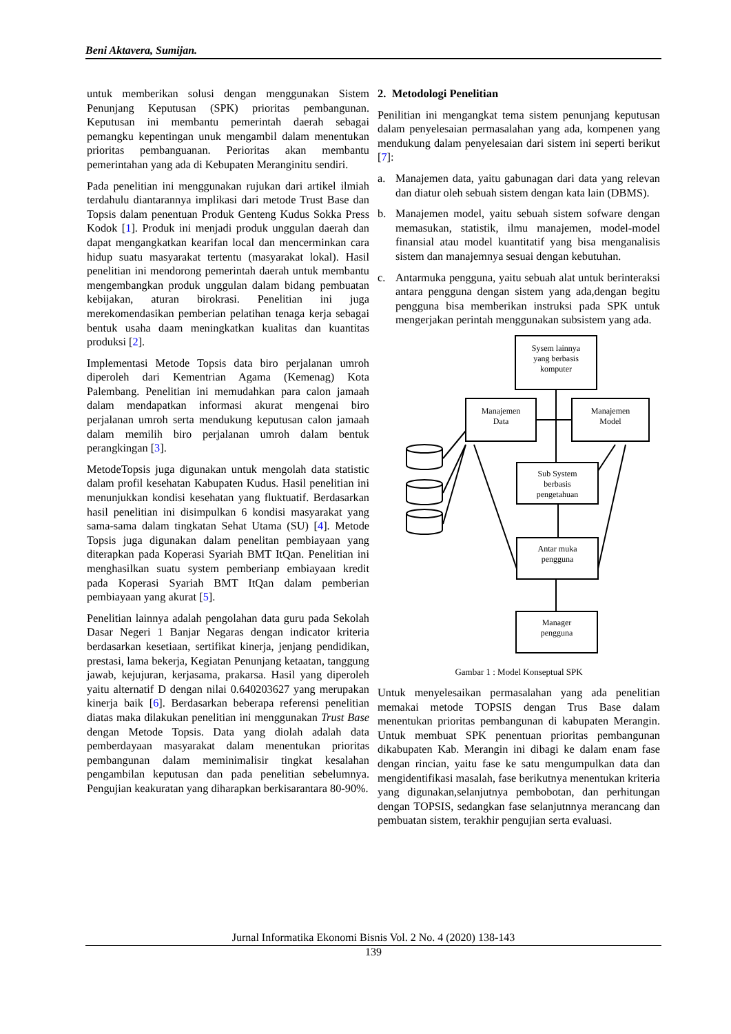Beni Aktavera, Sumijan.
untuk memberikan solusi dengan menggunakan Sistem Penunjang Keputusan (SPK) prioritas pembangunan. Keputusan ini membantu pemerintah daerah sebagai pemangku kepentingan unuk mengambil dalam menentukan prioritas pembanguanan. Perioritas akan membantu pemerintahan yang ada di Kebupaten Meranginitu sendiri.
Pada penelitian ini menggunakan rujukan dari artikel ilmiah terdahulu diantarannya implikasi dari metode Trust Base dan Topsis dalam penentuan Produk Genteng Kudus Sokka Press Kodok [1]. Produk ini menjadi produk unggulan daerah dan dapat mengangkatkan kearifan local dan mencerminkan cara hidup suatu masyarakat tertentu (masyarakat lokal). Hasil penelitian ini mendorong pemerintah daerah untuk membantu mengembangkan produk unggulan dalam bidang pembuatan kebijakan, aturan birokrasi. Penelitian ini juga merekomendasikan pemberian pelatihan tenaga kerja sebagai bentuk usaha daam meningkatkan kualitas dan kuantitas produksi [2].
Implementasi Metode Topsis data biro perjalanan umroh diperoleh dari Kementrian Agama (Kemenag) Kota Palembang. Penelitian ini memudahkan para calon jamaah dalam mendapatkan informasi akurat mengenai biro perjalanan umroh serta mendukung keputusan calon jamaah dalam memilih biro perjalanan umroh dalam bentuk perangkingan [3].
MetodeTopsis juga digunakan untuk mengolah data statistic dalam profil kesehatan Kabupaten Kudus. Hasil penelitian ini menunjukkan kondisi kesehatan yang fluktuatif. Berdasarkan hasil penelitian ini disimpulkan 6 kondisi masyarakat yang sama-sama dalam tingkatan Sehat Utama (SU) [4]. Metode Topsis juga digunakan dalam penelitan pembiayaan yang diterapkan pada Koperasi Syariah BMT ItQan. Penelitian ini menghasilkan suatu system pemberianp embiayaan kredit pada Koperasi Syariah BMT ItQan dalam pemberian pembiayaan yang akurat [5].
Penelitian lainnya adalah pengolahan data guru pada Sekolah Dasar Negeri 1 Banjar Negaras dengan indicator kriteria berdasarkan kesetiaan, sertifikat kinerja, jenjang pendidikan, prestasi, lama bekerja, Kegiatan Penunjang ketaatan, tanggung jawab, kejujuran, kerjasama, prakarsa. Hasil yang diperoleh yaitu alternatif D dengan nilai 0.640203627 yang merupakan kinerja baik [6]. Berdasarkan beberapa referensi penelitian diatas maka dilakukan penelitian ini menggunakan Trust Base dengan Metode Topsis. Data yang diolah adalah data pemberdayaan masyarakat dalam menentukan prioritas pembangunan dalam meminimalisir tingkat kesalahan pengambilan keputusan dan pada penelitian sebelumnya. Pengujian keakuratan yang diharapkan berkisarantara 80-90%.
2. Metodologi Penelitian
Penilitian ini mengangkat tema sistem penunjang keputusan dalam penyelesaian permasalahan yang ada, kompenen yang mendukung dalam penyelesaian dari sistem ini seperti berikut [7]:
a. Manajemen data, yaitu gabunagan dari data yang relevan dan diatur oleh sebuah sistem dengan kata lain (DBMS).
b. Manajemen model, yaitu sebuah sistem sofware dengan memasukan, statistik, ilmu manajemen, model-model finansial atau model kuantitatif yang bisa menganalisis sistem dan manajemnya sesuai dengan kebutuhan.
c. Antarmuka pengguna, yaitu sebuah alat untuk berinteraksi antara pengguna dengan sistem yang ada,dengan begitu pengguna bisa memberikan instruksi pada SPK untuk mengerjakan perintah menggunakan subsistem yang ada.
Sysem lainnya
yang berbasis
komputer
Manajemen
Data
Manajemen
Model
Sub System
berbasis
pengetahuan
Antar muka
pengguna
Manager
pengguna
Gambar 1 : Model Konseptual SPK
Untuk menyelesaikan permasalahan yang ada penelitian memakai metode TOPSIS dengan Trus Base dalam menentukan prioritas pembangunan di kabupaten Merangin. Untuk membuat SPK penentuan prioritas pembangunan dikabupaten Kab. Merangin ini dibagi ke dalam enam fase dengan rincian, yaitu fase ke satu mengumpulkan data dan mengidentifikasi masalah, fase berikutnya menentukan kriteria yang digunakan,selanjutnya pembobotan, dan perhitungan dengan TOPSIS, sedangkan fase selanjutnnya merancang dan pembuatan sistem, terakhir pengujian serta evaluasi.
Jurnal Informatika Ekonomi Bisnis Vol. 2 No. 4 (2020) 138-143
139